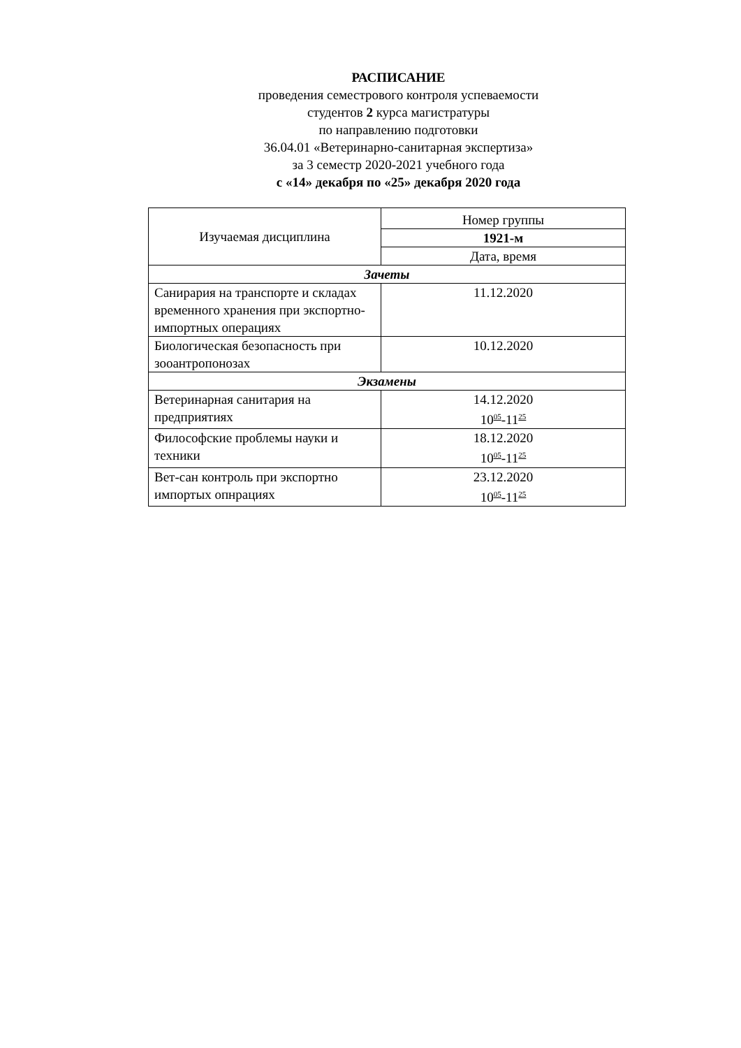РАСПИСАНИЕ
проведения семестрового контроля успеваемости
студентов 2 курса магистратуры
по направлению подготовки
36.04.01 «Ветеринарно-санитарная экспертиза»
за 3 семестр 2020-2021 учебного года
с «14» декабря по «25» декабря 2020 года
| Изучаемая дисциплина | Номер группы |
| --- | --- |
| | 1921-м |
| | Дата, время |
| Зачеты | |
| Санирария на транспорте и складах временного хранения при экспортно-импортных операциях | 11.12.2020 |
| Биологическая безопасность при зооантропонозах | 10.12.2020 |
| Экзамены | |
| Ветеринарная санитария на предприятиях | 14.12.2020 10<sup>05</sup>-11<sup>25</sup> |
| Философские проблемы науки и техники | 18.12.2020 10<sup>05</sup>-11<sup>25</sup> |
| Вет-сан контроль при экспортно импортых опнрациях | 23.12.2020 10<sup>05</sup>-11<sup>25</sup> |